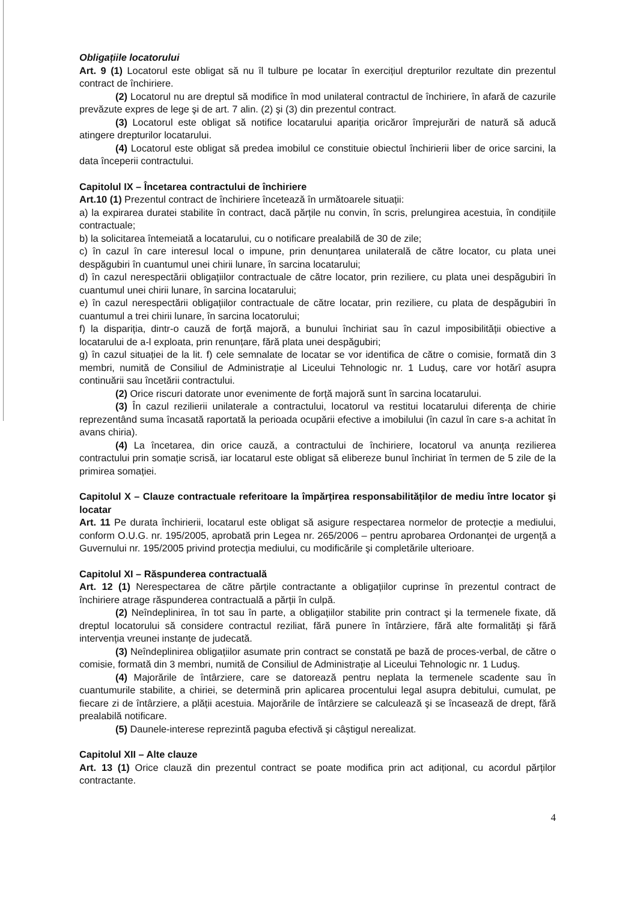Obligațiile locatorului
Art. 9 (1) Locatorul este obligat să nu îl tulbure pe locatar în exercițiul drepturilor rezultate din prezentul contract de închiriere.
(2) Locatorul nu are dreptul să modifice în mod unilateral contractul de închiriere, în afară de cazurile prevăzute expres de lege şi de art. 7 alin. (2) şi (3) din prezentul contract.
(3) Locatorul este obligat să notifice locatarului apariția oricăror împrejurări de natură să aducă atingere drepturilor locatarului.
(4) Locatorul este obligat să predea imobilul ce constituie obiectul închirierii liber de orice sarcini, la data începerii contractului.
Capitolul IX – Încetarea contractului de închiriere
Art.10 (1) Prezentul contract de închiriere încetează în următoarele situații:
a) la expirarea duratei stabilite în contract, dacă părțile nu convin, în scris, prelungirea acestuia, în condițiile contractuale;
b) la solicitarea întemeiată a locatarului, cu o notificare prealabilă de 30 de zile;
c) în cazul în care interesul local o impune, prin denunțarea unilaterală de către locator, cu plata unei despăgubiri în cuantumul unei chirii lunare, în sarcina locatarului;
d) în cazul nerespectării obligațiilor contractuale de către locator, prin reziliere, cu plata unei despăgubiri în cuantumul unei chirii lunare, în sarcina locatarului;
e) în cazul nerespectării obligațiilor contractuale de către locatar, prin reziliere, cu plata de despăgubiri în cuantumul a trei chirii lunare, în sarcina locatorului;
f) la dispariția, dintr-o cauză de forță majoră, a bunului închiriat sau în cazul imposibilității obiective a locatarului de a-l exploata, prin renunțare, fără plata unei despăgubiri;
g) în cazul situației de la lit. f) cele semnalate de locatar se vor identifica de către o comisie, formată din 3 membri, numită de Consiliul de Administrație al Liceului Tehnologic nr. 1 Luduş, care vor hotărî asupra continuării sau încetării contractului.
(2) Orice riscuri datorate unor evenimente de forță majoră sunt în sarcina locatarului.
(3) În cazul rezilierii unilaterale a contractului, locatorul va restitui locatarului diferența de chirie reprezentând suma încasată raportată la perioada ocupării efective a imobilului (în cazul în care s-a achitat în avans chiria).
(4) La încetarea, din orice cauză, a contractului de închiriere, locatorul va anunța rezilierea contractului prin somație scrisă, iar locatarul este obligat să elibereze bunul închiriat în termen de 5 zile de la primirea somației.
Capitolul X – Clauze contractuale referitoare la împărțirea responsabilităților de mediu între locator şi locatar
Art. 11 Pe durata închirierii, locatarul este obligat să asigure respectarea normelor de protecție a mediului, conform O.U.G. nr. 195/2005, aprobată prin Legea nr. 265/2006 – pentru aprobarea Ordonanței de urgență a Guvernului nr. 195/2005 privind protecția mediului, cu modificările şi completările ulterioare.
Capitolul XI – Răspunderea contractuală
Art. 12 (1) Nerespectarea de către părțile contractante a obligațiilor cuprinse în prezentul contract de închiriere atrage răspunderea contractuală a părții în culpă.
(2) Neîndeplinirea, în tot sau în parte, a obligațiilor stabilite prin contract şi la termenele fixate, dă dreptul locatorului să considere contractul reziliat, fără punere în întârziere, fără alte formalități şi fără intervenția vreunei instanțe de judecată.
(3) Neîndeplinirea obligațiilor asumate prin contract se constată pe bază de proces-verbal, de către o comisie, formată din 3 membri, numită de Consiliul de Administrație al Liceului Tehnologic nr. 1 Luduş.
(4) Majorările de întârziere, care se datorează pentru neplata la termenele scadente sau în cuantumurile stabilite, a chiriei, se determină prin aplicarea procentului legal asupra debitului, cumulat, pe fiecare zi de întârziere, a plății acestuia. Majorările de întârziere se calculează şi se încasează de drept, fără prealabilă notificare.
(5) Daunele-interese reprezintă paguba efectivă şi câştigul nerealizat.
Capitolul XII – Alte clauze
Art. 13 (1) Orice clauză din prezentul contract se poate modifica prin act adițional, cu acordul părților contractante.
4